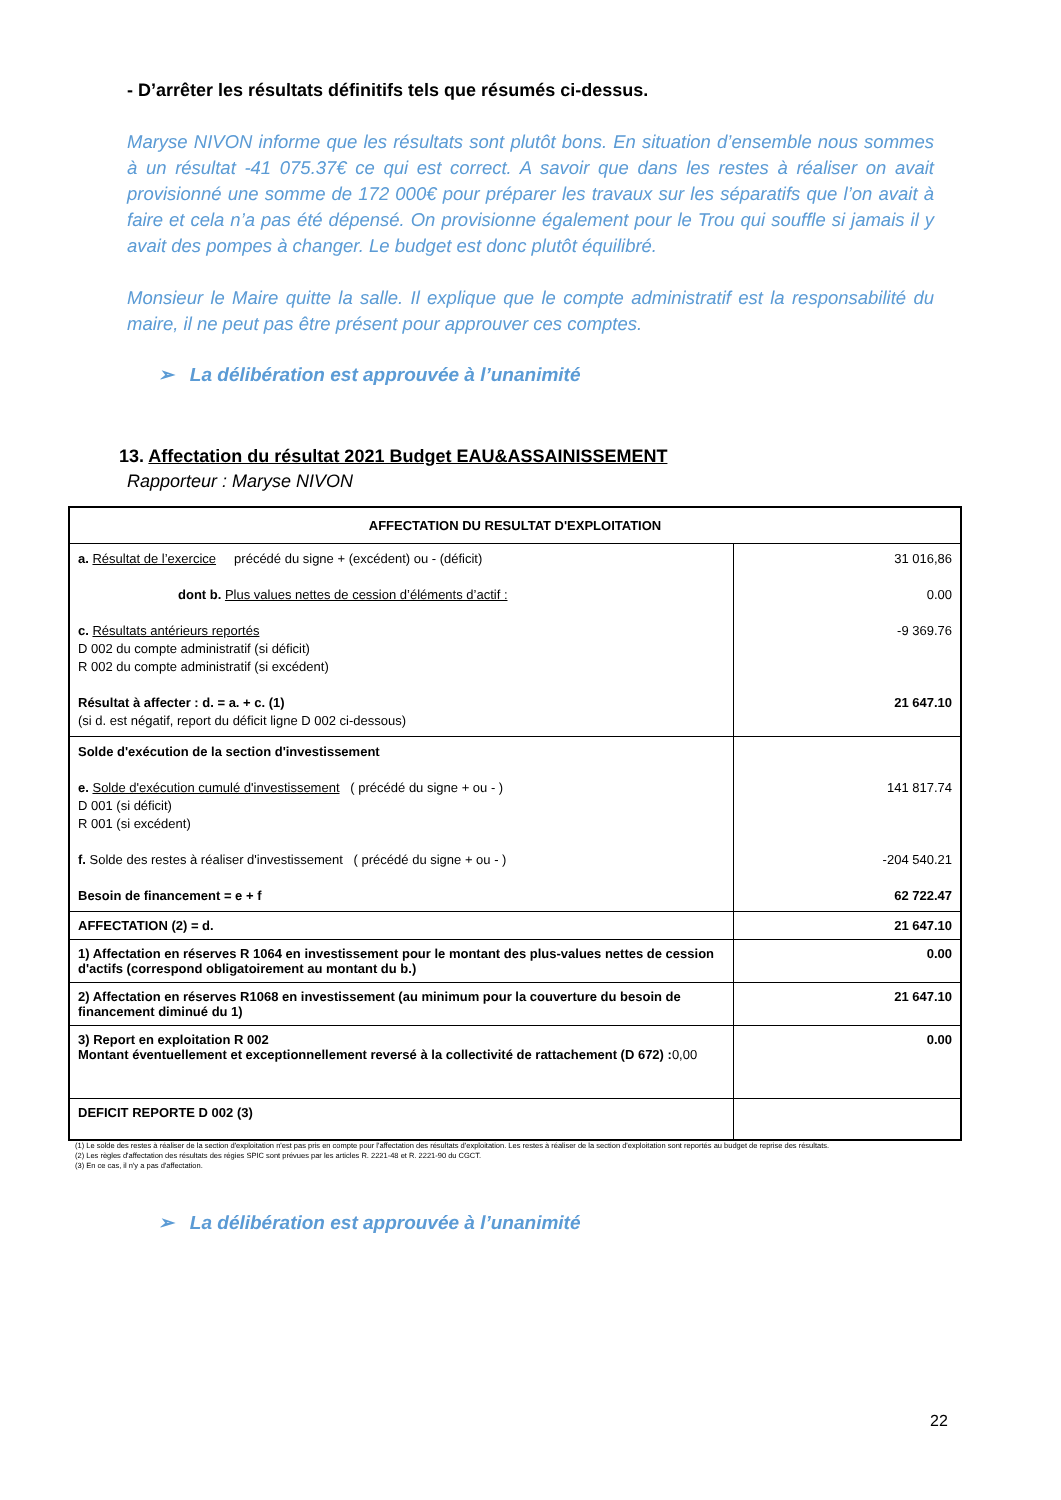- D’arrêter les résultats définitifs tels que résumés ci-dessus.
Maryse NIVON informe que les résultats sont plutôt bons. En situation d’ensemble nous sommes à un résultat -41 075.37€ ce qui est correct. A savoir que dans les restes à réaliser on avait provisionné une somme de 172 000€ pour préparer les travaux sur les séparatifs que l’on avait à faire et cela n’a pas été dépensé. On provisionne également pour le Trou qui souffle si jamais il y avait des pompes à changer. Le budget est donc plutôt équilibré.
Monsieur le Maire quitte la salle. Il explique que le compte administratif est la responsabilité du maire, il ne peut pas être présent pour approuver ces comptes.
➢ La délibération est approuvée à l’unanimité
13. Affectation du résultat 2021 Budget EAU&ASSAINISSEMENT
Rapporteur : Maryse NIVON
| AFFECTATION DU RESULTAT D'EXPLOITATION | |
| --- | --- |
| a. Résultat de l’exercice précédé du signe + (excédent) ou - (déficit) dont b. Plus values nettes de cession d’éléments d’actif : c. Résultats antérieurs reportés D 002 du compte administratif (si déficit) R 002 du compte administratif (si excédent) Résultat à affecter : d. = a. + c. (1) (si d. est négatif, report du déficit ligne D 002 ci-dessous) | 31 016,86 0.00 -9 369.76 21 647.10 |
| Solde d'exécution de la section d'investissement e. Solde d'exécution cumulé d'investissement ( précédé du signe + ou - ) D 001 (si déficit) R 001 (si excédent) f. Solde des restes à réaliser d'investissement ( précédé du signe + ou - ) Besoin de financement = e + f | 141 817.74 -204 540.21 62 722.47 |
| AFFECTATION (2) = d. | 21 647.10 |
| 1) Affectation en réserves R 1064 en investissement pour le montant des plus-values nettes de cession d'actifs (correspond obligatoirement au montant du b.) | 0.00 |
| 2) Affectation en réserves R1068 en investissement (au minimum pour la couverture du besoin de financement diminué du 1) | 21 647.10 |
| 3) Report en exploitation R 002 Montant éventuellement et exceptionnellement reversé à la collectivité de rattachement (D 672) : 0,00 | 0.00 |
| DEFICIT REPORTE D 002 (3) | |
(1) Le solde des restes à réaliser de la section d'exploitation n'est pas pris en compte pour l'affectation des résultats d'exploitation. Les restes à réaliser de la section d'exploitation sont reportés au budget de reprise des résultats.
(2) Les règles d'affectation des résultats des régies SPIC sont prévues par les articles R. 2221-48 et R. 2221-90 du CGCT.
(3) En ce cas, il n'y a pas d'affectation.
➢ La délibération est approuvée à l’unanimité
22